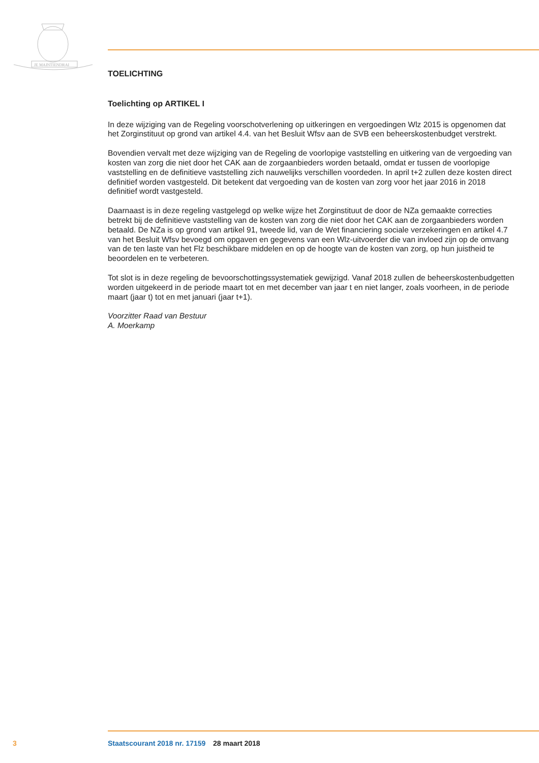JE MAINTIENDRAI
TOELICHTING
Toelichting op ARTIKEL I
In deze wijziging van de Regeling voorschotverlening op uitkeringen en vergoedingen Wlz 2015 is opgenomen dat het Zorginstituut op grond van artikel 4.4. van het Besluit Wfsv aan de SVB een beheerskostenbudget verstrekt.
Bovendien vervalt met deze wijziging van de Regeling de voorlopige vaststelling en uitkering van de vergoeding van kosten van zorg die niet door het CAK aan de zorgaanbieders worden betaald, omdat er tussen de voorlopige vaststelling en de definitieve vaststelling zich nauwelijks verschillen voorde­den. In april t+2 zullen deze kosten direct definitief worden vastgesteld. Dit betekent dat vergoeding van de kosten van zorg voor het jaar 2016 in 2018 definitief wordt vastgesteld.
Daarnaast is in deze regeling vastgelegd op welke wijze het Zorginstituut de door de NZa gemaakte correcties betrekt bij de definitieve vaststelling van de kosten van zorg die niet door het CAK aan de zorgaanbieders worden betaald. De NZa is op grond van artikel 91, tweede lid, van de Wet financiering sociale verzekeringen en artikel 4.7 van het Besluit Wfsv bevoegd om opgaven en gegevens van een Wlz-uitvoerder die van invloed zijn op de omvang van de ten laste van het Flz beschikbare middelen en op de hoogte van de kosten van zorg, op hun juistheid te beoordelen en te verbeteren.
Tot slot is in deze regeling de bevoorschottingssystematiek gewijzigd. Vanaf 2018 zullen de beheers­kostenbudgetten worden uitgekeerd in de periode maart tot en met december van jaar t en niet langer, zoals voorheen, in de periode maart (jaar t) tot en met januari (jaar t+1).
Voorzitter Raad van Bestuur
A. Moerkamp
3 Staatscourant 2018 nr. 17159 28 maart 2018